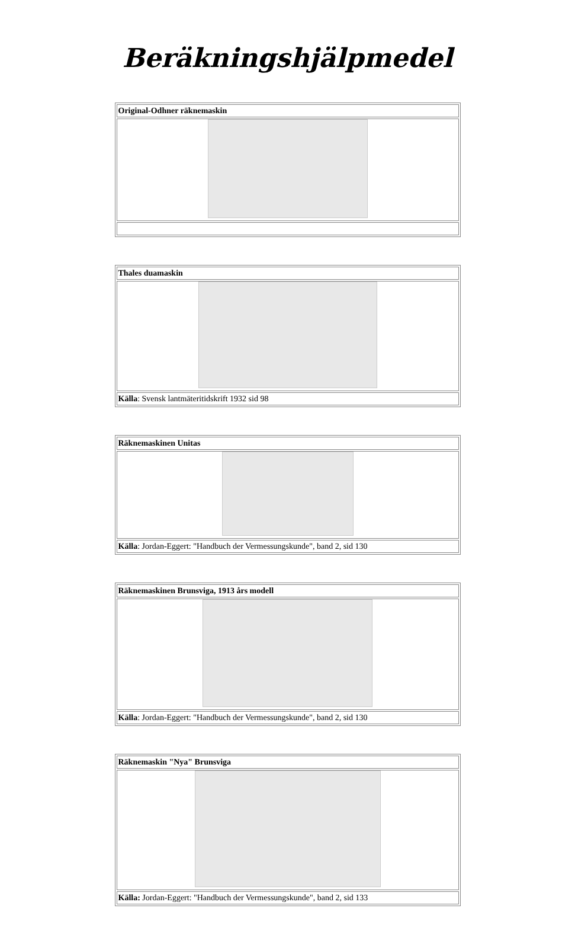Beräkningshjälpmedel
| Original-Odhner räknemaskin |
| Thales duamaskin |
| Källa : Svensk lantmäteritidskrift 1932 sid 98 |
| Räknemaskinen Unitas |
| Källa : Jordan-Eggert: "Handbuch der Vermessungskunde", band 2, sid 130 |
| Räknemaskinen Brunsviga, 1913 års modell |
| Källa : Jordan-Eggert: "Handbuch der Vermessungskunde", band 2, sid 130 |
| Räknemaskin "Nya" Brunsviga |
| Källa: Jordan-Eggert: "Handbuch der Vermessungskunde", band 2, sid 133 |